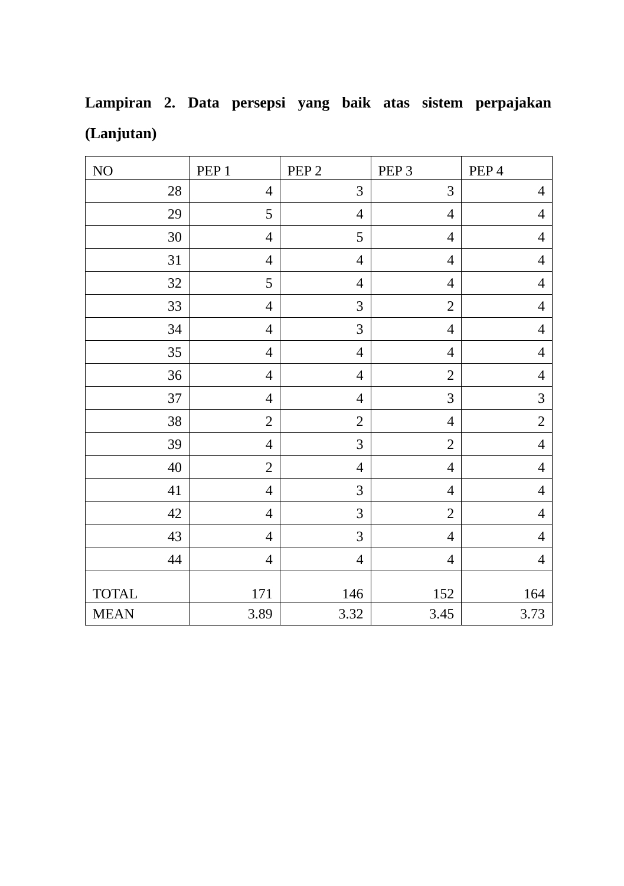Lampiran 2. Data persepsi yang baik atas sistem perpajakan (Lanjutan)
| NO | PEP 1 | PEP 2 | PEP 3 | PEP 4 |
| --- | --- | --- | --- | --- |
| 28 | 4 | 3 | 3 | 4 |
| 29 | 5 | 4 | 4 | 4 |
| 30 | 4 | 5 | 4 | 4 |
| 31 | 4 | 4 | 4 | 4 |
| 32 | 5 | 4 | 4 | 4 |
| 33 | 4 | 3 | 2 | 4 |
| 34 | 4 | 3 | 4 | 4 |
| 35 | 4 | 4 | 4 | 4 |
| 36 | 4 | 4 | 2 | 4 |
| 37 | 4 | 4 | 3 | 3 |
| 38 | 2 | 2 | 4 | 2 |
| 39 | 4 | 3 | 2 | 4 |
| 40 | 2 | 4 | 4 | 4 |
| 41 | 4 | 3 | 4 | 4 |
| 42 | 4 | 3 | 2 | 4 |
| 43 | 4 | 3 | 4 | 4 |
| 44 | 4 | 4 | 4 | 4 |
| TOTAL | 171 | 146 | 152 | 164 |
| MEAN | 3.89 | 3.32 | 3.45 | 3.73 |